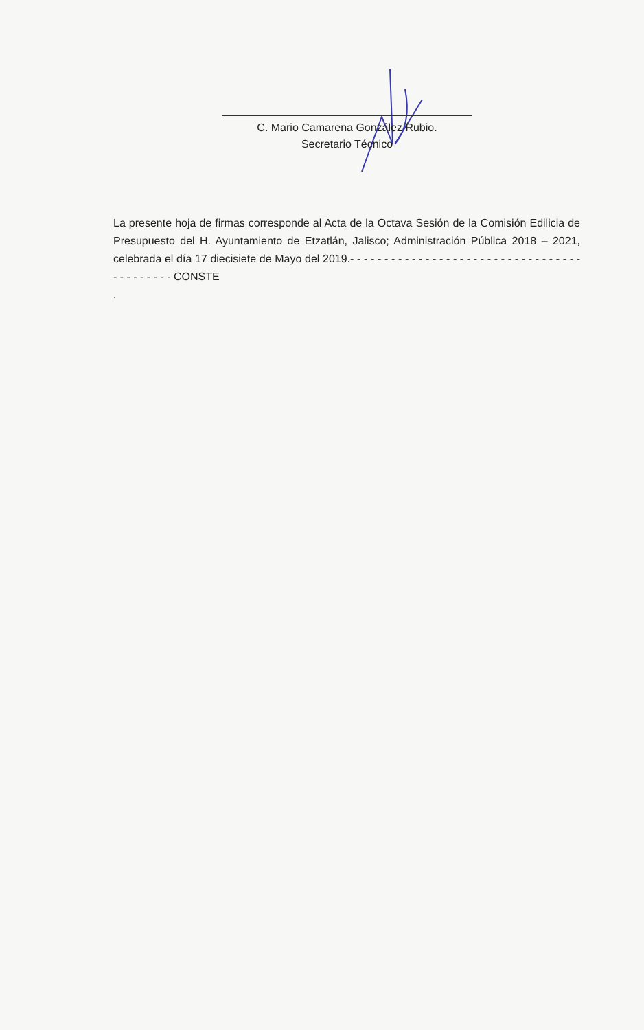C. Mario Camarena González Rubio.
Secretario Técnico
La presente hoja de firmas corresponde al Acta de la Octava Sesión de la Comisión Edilicia de Presupuesto del H. Ayuntamiento de Etzatlán, Jalisco; Administración Pública 2018 – 2021, celebrada el día 17 diecisiete de Mayo del 2019.- - - - - - - - - - - - - - - - - - - - - - - - - - - - - - - - - - - - - - - - - - - CONSTE
.